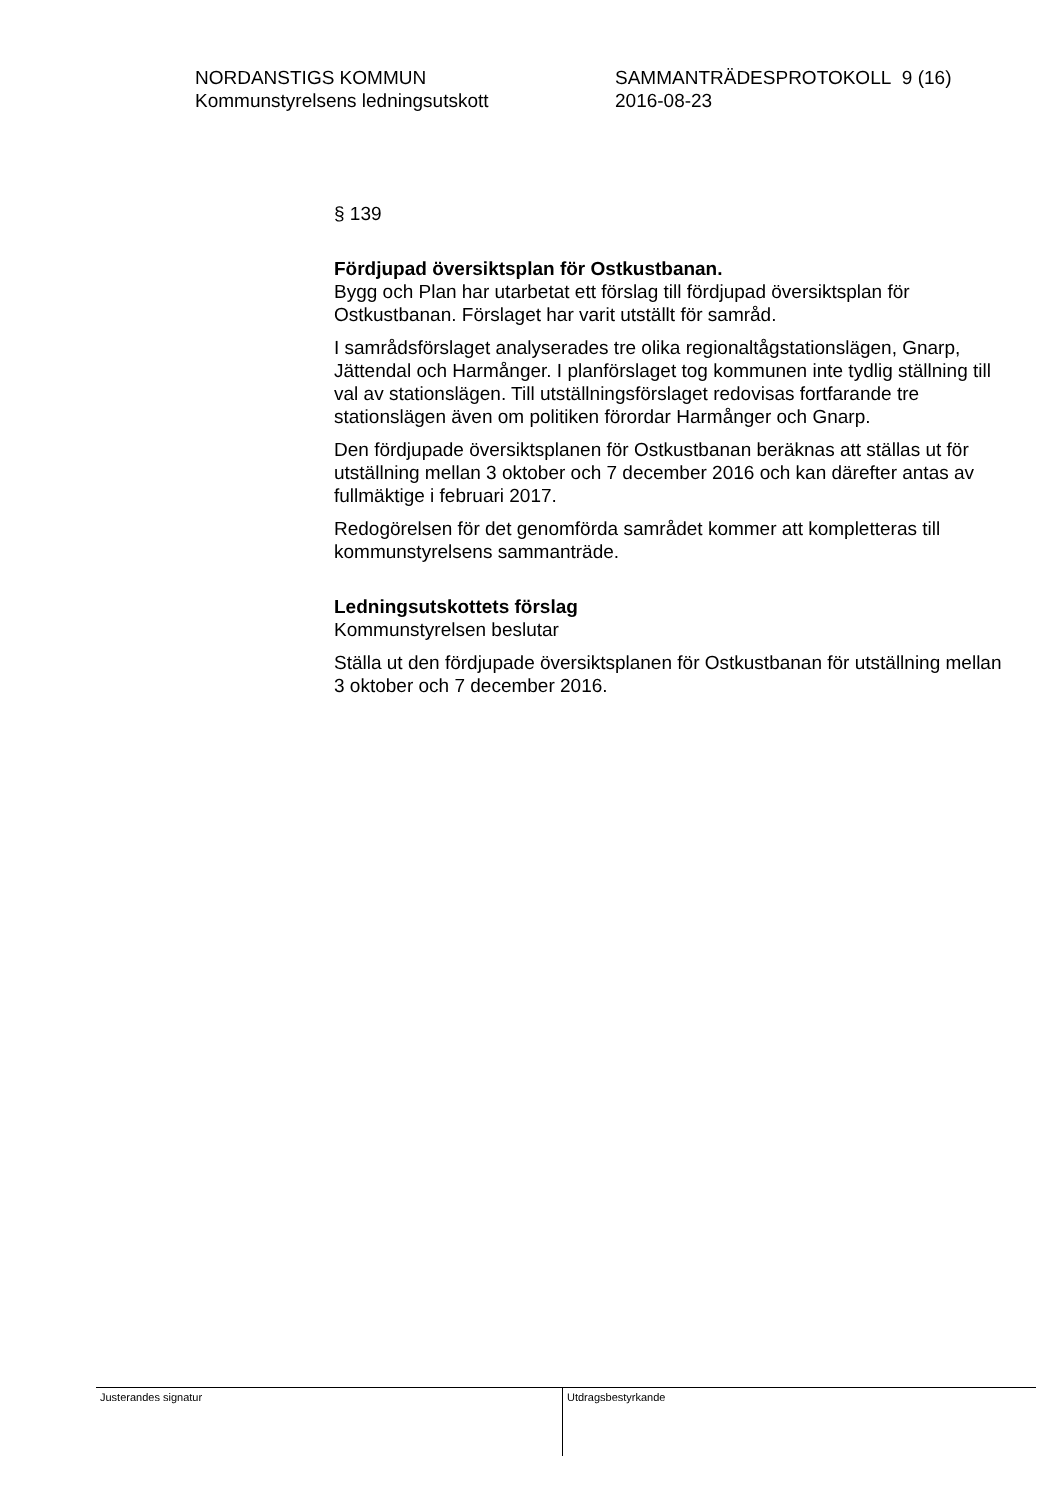NORDANSTIGS KOMMUN
Kommunstyrelsens ledningsutskott
SAMMANTRÄDESPROTOKOLL 9 (16)
2016-08-23
§ 139
Fördjupad översiktsplan för Ostkustbanan.
Bygg och Plan har utarbetat ett förslag till fördjupad översiktsplan för Ostkustbanan. Förslaget har varit utställt för samråd.
I samrådsförslaget analyserades tre olika regionaltågstationslägen, Gnarp, Jättendal och Harmånger. I planförslaget tog kommunen inte tydlig ställning till val av stationslägen. Till utställningsförslaget redovisas fortfarande tre stationslägen även om politiken förordar Harmånger och Gnarp.
Den fördjupade översiktsplanen för Ostkustbanan beräknas att ställas ut för utställning mellan 3 oktober och 7 december 2016 och kan därefter antas av fullmäktige i februari 2017.
Redogörelsen för det genomförda samrådet kommer att kompletteras till kommunstyrelsens sammanträde.
Ledningsutskottets förslag
Kommunstyrelsen beslutar
Ställa ut den fördjupade översiktsplanen för Ostkustbanan för utställning mellan 3 oktober och 7 december 2016.
Justerandes signatur Utdragsbestyrkande